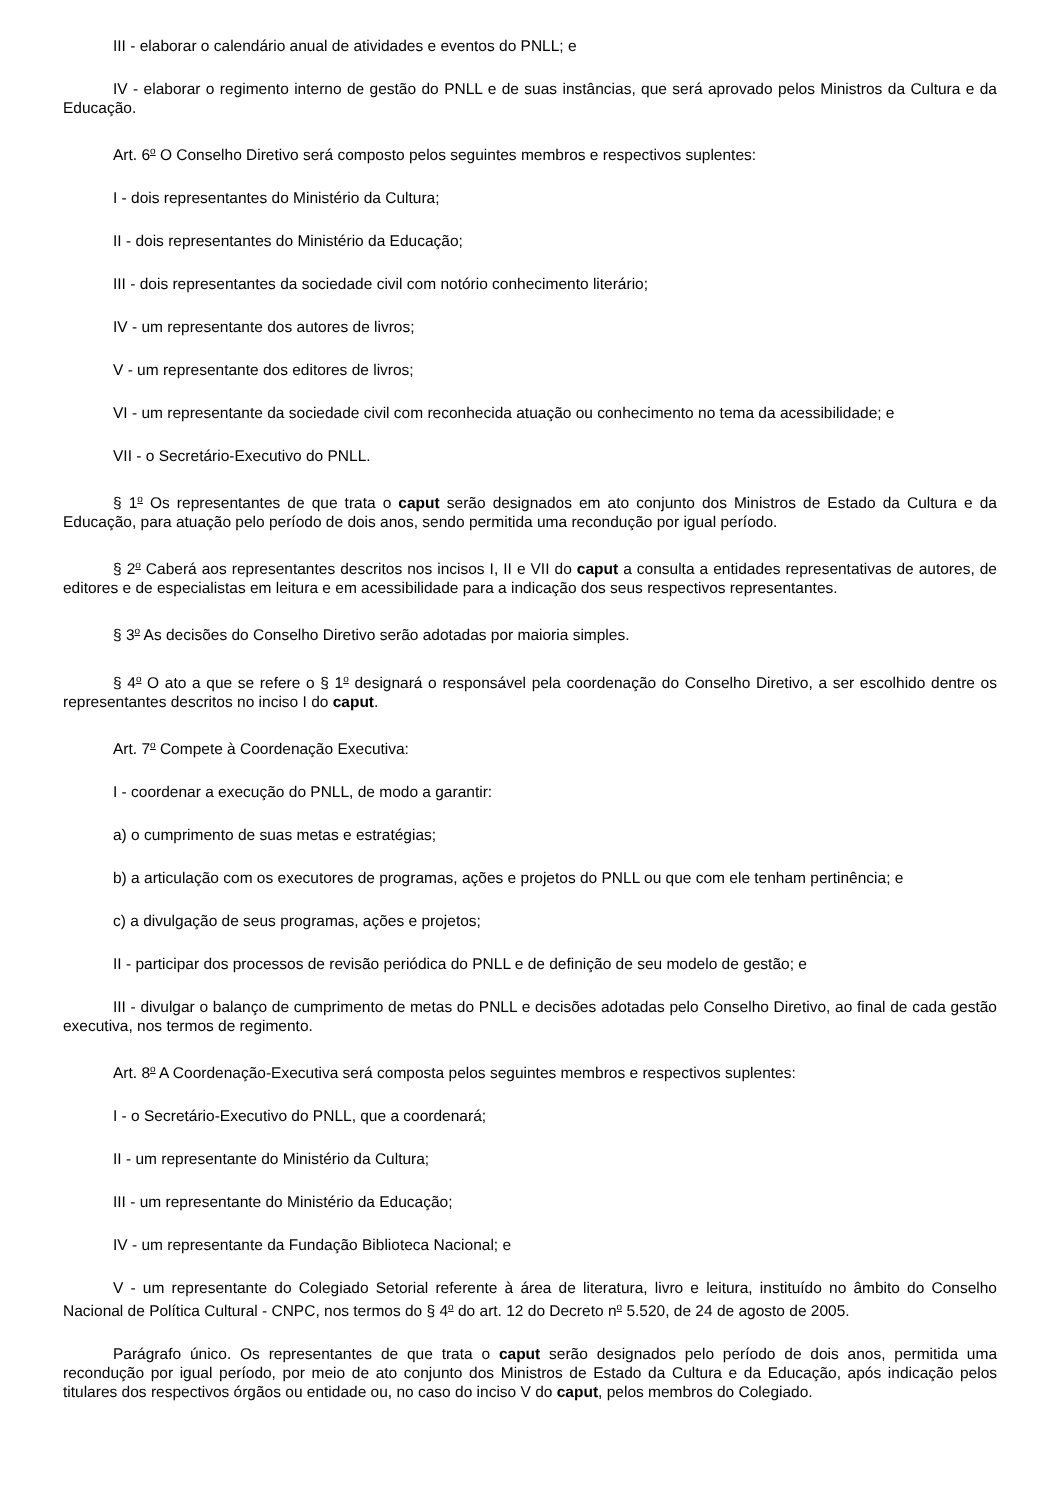III - elaborar o calendário anual de atividades e eventos do PNLL; e
IV - elaborar o regimento interno de gestão do PNLL e de suas instâncias, que será aprovado pelos Ministros da Cultura e da Educação.
Art. 6<sup>o</sup> O Conselho Diretivo será composto pelos seguintes membros e respectivos suplentes:
I - dois representantes do Ministério da Cultura;
II - dois representantes do Ministério da Educação;
III - dois representantes da sociedade civil com notório conhecimento literário;
IV - um representante dos autores de livros;
V - um representante dos editores de livros;
VI - um representante da sociedade civil com reconhecida atuação ou conhecimento no tema da acessibilidade; e
VII - o Secretário-Executivo do PNLL.
§ 1<sup>o</sup> Os representantes de que trata o caput serão designados em ato conjunto dos Ministros de Estado da Cultura e da Educação, para atuação pelo período de dois anos, sendo permitida uma recondução por igual período.
§ 2<sup>o</sup> Caberá aos representantes descritos nos incisos I, II e VII do caput a consulta a entidades representativas de autores, de editores e de especialistas em leitura e em acessibilidade para a indicação dos seus respectivos representantes.
§ 3<sup>o</sup> As decisões do Conselho Diretivo serão adotadas por maioria simples.
§ 4<sup>o</sup> O ato a que se refere o § 1<sup>o</sup> designará o responsável pela coordenação do Conselho Diretivo, a ser escolhido dentre os representantes descritos no inciso I do caput.
Art. 7<sup>o</sup> Compete à Coordenação Executiva:
I - coordenar a execução do PNLL, de modo a garantir:
a) o cumprimento de suas metas e estratégias;
b) a articulação com os executores de programas, ações e projetos do PNLL ou que com ele tenham pertinência; e
c) a divulgação de seus programas, ações e projetos;
II - participar dos processos de revisão periódica do PNLL e de definição de seu modelo de gestão; e
III - divulgar o balanço de cumprimento de metas do PNLL e decisões adotadas pelo Conselho Diretivo, ao final de cada gestão executiva, nos termos de regimento.
Art. 8<sup>o</sup> A Coordenação-Executiva será composta pelos seguintes membros e respectivos suplentes:
I - o Secretário-Executivo do PNLL, que a coordenará;
II - um representante do Ministério da Cultura;
III - um representante do Ministério da Educação;
IV - um representante da Fundação Biblioteca Nacional; e
V - um representante do Colegiado Setorial referente à área de literatura, livro e leitura, instituído no âmbito do Conselho Nacional de Política Cultural - CNPC, nos termos do § 4<sup>o</sup> do art. 12 do Decreto n<sup>o</sup> 5.520, de 24 de agosto de 2005.
Parágrafo único. Os representantes de que trata o caput serão designados pelo período de dois anos, permitida uma recondução por igual período, por meio de ato conjunto dos Ministros de Estado da Cultura e da Educação, após indicação pelos titulares dos respectivos órgãos ou entidade ou, no caso do inciso V do caput, pelos membros do Colegiado.